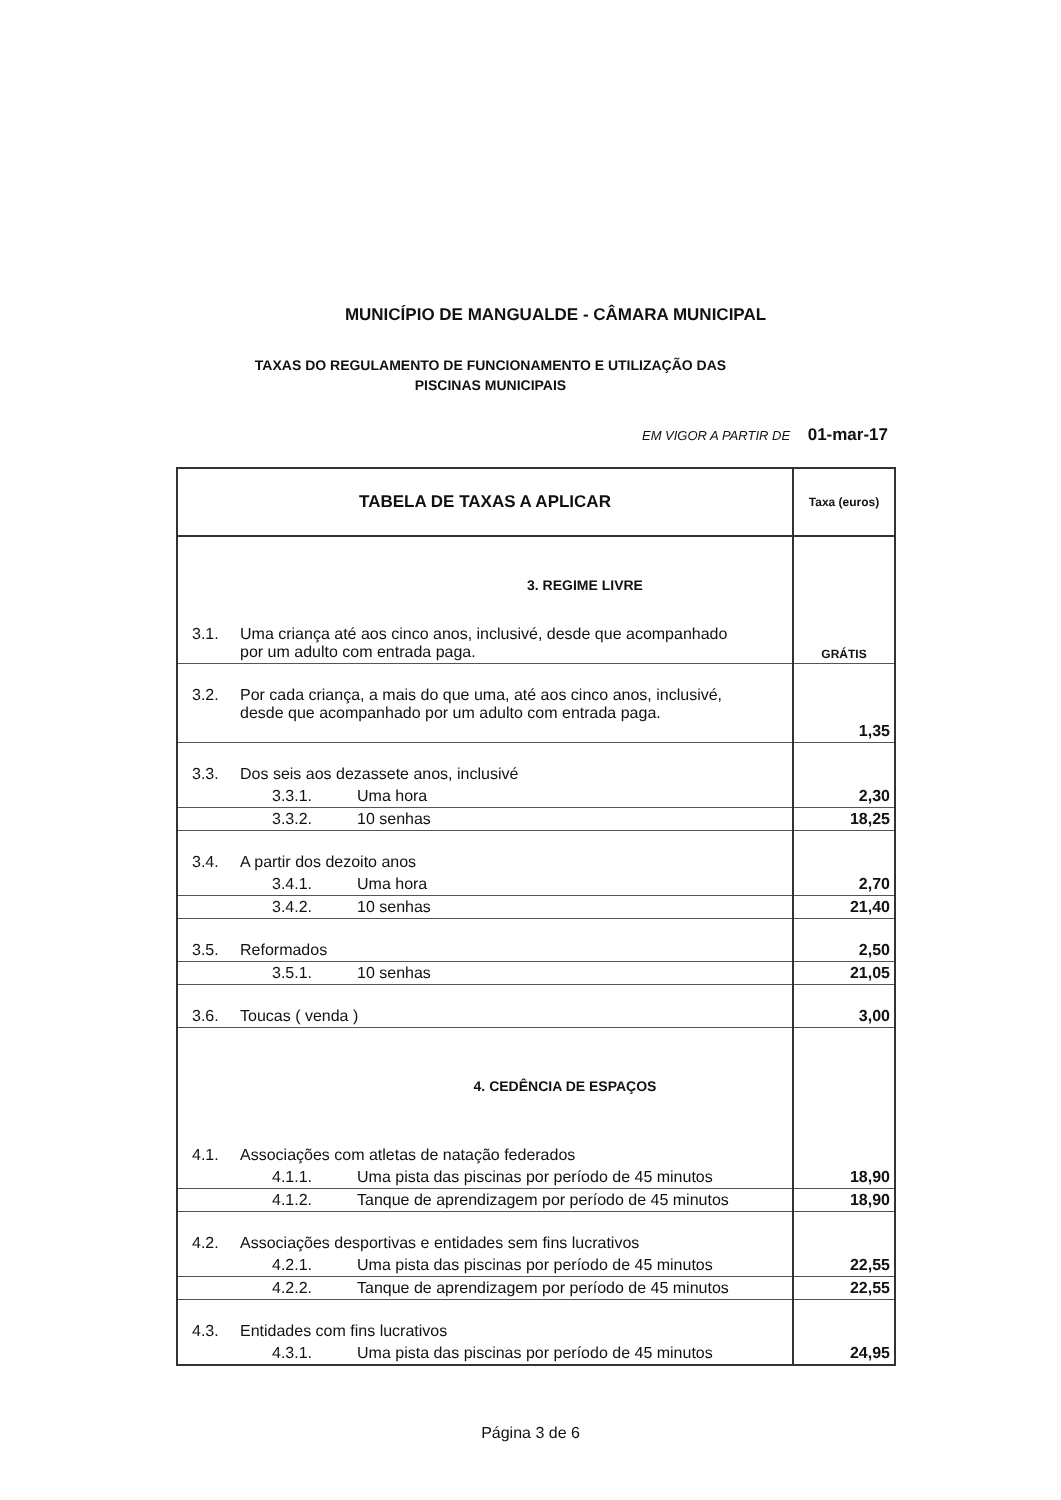MUNICÍPIO DE MANGUALDE - CÂMARA MUNICIPAL
TAXAS DO REGULAMENTO DE FUNCIONAMENTO E UTILIZAÇÃO DAS
PISCINAS MUNICIPAIS
EM VIGOR A PARTIR DE 01-mar-17
| TABELA DE TAXAS A APLICAR | Taxa (euros) |
| --- | --- |
| 3. REGIME LIVRE | |
| 3.1. Uma criança até aos cinco anos, inclusivé, desde que acompanhado por um adulto com entrada paga. | GRÁTIS |
| 3.2. Por cada criança, a mais do que uma, até aos cinco anos, inclusivé, desde que acompanhado por um adulto com entrada paga. | 1,35 |
| 3.3. Dos seis aos dezassete anos, inclusivé | |
| 3.3.1. Uma hora | 2,30 |
| 3.3.2. 10 senhas | 18,25 |
| 3.4. A partir dos dezoito anos | |
| 3.4.1. Uma hora | 2,70 |
| 3.4.2. 10 senhas | 21,40 |
| 3.5. Reformados | 2,50 |
| 3.5.1. 10 senhas | 21,05 |
| 3.6. Toucas ( venda ) | 3,00 |
| 4. CEDÊNCIA DE ESPAÇOS | |
| 4.1. Associações com atletas de natação federados | |
| 4.1.1. Uma pista das piscinas por período de 45 minutos | 18,90 |
| 4.1.2. Tanque de aprendizagem por período de 45 minutos | 18,90 |
| 4.2. Associações desportivas e entidades sem fins lucrativos | |
| 4.2.1. Uma pista das piscinas por período de 45 minutos | 22,55 |
| 4.2.2. Tanque de aprendizagem por período de 45 minutos | 22,55 |
| 4.3. Entidades com fins lucrativos | |
| 4.3.1. Uma pista das piscinas por período de 45 minutos | 24,95 |
Página 3 de 6